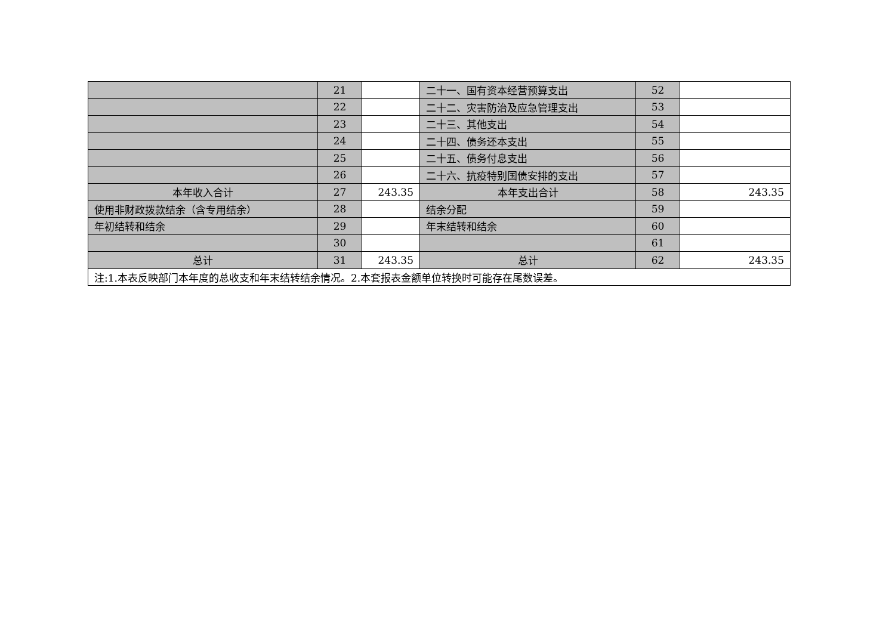| | 21 | | 二十一、国有资本经营预算支出 | 52 | |
| | 22 | | 二十二、灾害防治及应急管理支出 | 53 | |
| | 23 | | 二十三、其他支出 | 54 | |
| | 24 | | 二十四、债务还本支出 | 55 | |
| | 25 | | 二十五、债务付息支出 | 56 | |
| | 26 | | 二十六、抗疫特别国债安排的支出 | 57 | |
| 本年收入合计 | 27 | 243.35 | 本年支出合计 | 58 | 243.35 |
| 使用非财政拨款结余（含专用结余） | 28 | | 结余分配 | 59 | |
| 年初结转和结余 | 29 | | 年末结转和结余 | 60 | |
| | 30 | | | 61 | |
| 总计 | 31 | 243.35 | 总计 | 62 | 243.35 |
| 注:1.本表反映部门本年度的总收支和年末结转结余情况。2.本套报表金额单位转换时可能存在尾数误差。 | | | | | |